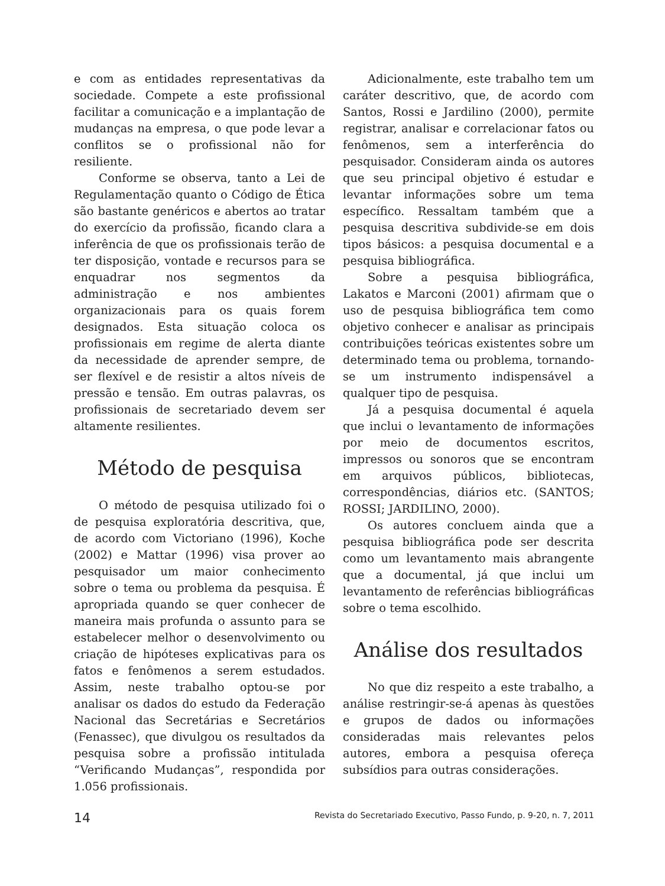e com as entidades representativas da sociedade. Compete a este profissional facilitar a comunicação e a implantação de mudanças na empresa, o que pode levar a conflitos se o profissional não for resiliente.
Conforme se observa, tanto a Lei de Regulamentação quanto o Código de Ética são bastante genéricos e abertos ao tratar do exercício da profissão, ficando clara a inferência de que os profissionais terão de ter disposição, vontade e recursos para se enquadrar nos segmentos da administração e nos ambientes organizacionais para os quais forem designados. Esta situação coloca os profissionais em regime de alerta diante da necessidade de aprender sempre, de ser flexível e de resistir a altos níveis de pressão e tensão. Em outras palavras, os profissionais de secretariado devem ser altamente resilientes.
Método de pesquisa
O método de pesquisa utilizado foi o de pesquisa exploratória descritiva, que, de acordo com Victoriano (1996), Koche (2002) e Mattar (1996) visa prover ao pesquisador um maior conhecimento sobre o tema ou problema da pesquisa. É apropriada quando se quer conhecer de maneira mais profunda o assunto para se estabelecer melhor o desenvolvimento ou criação de hipóteses explicativas para os fatos e fenômenos a serem estudados. Assim, neste trabalho optou-se por analisar os dados do estudo da Federação Nacional das Secretárias e Secretários (Fenassec), que divulgou os resultados da pesquisa sobre a profissão intitulada “Verificando Mudanças”, respondida por 1.056 profissionais.
Adicionalmente, este trabalho tem um caráter descritivo, que, de acordo com Santos, Rossi e Jardilino (2000), permite registrar, analisar e correlacionar fatos ou fenômenos, sem a interferência do pesquisador. Consideram ainda os autores que seu principal objetivo é estudar e levantar informações sobre um tema específico. Ressaltam também que a pesquisa descritiva subdivide-se em dois tipos básicos: a pesquisa documental e a pesquisa bibliográfica.
Sobre a pesquisa bibliográfica, Lakatos e Marconi (2001) afirmam que o uso de pesquisa bibliográfica tem como objetivo conhecer e analisar as principais contribuições teóricas existentes sobre um determinado tema ou problema, tornando-se um instrumento indispensável a qualquer tipo de pesquisa.
Já a pesquisa documental é aquela que inclui o levantamento de informações por meio de documentos escritos, impressos ou sonoros que se encontram em arquivos públicos, bibliotecas, correspondências, diários etc. (SANTOS; ROSSI; JARDILINO, 2000).
Os autores concluem ainda que a pesquisa bibliográfica pode ser descrita como um levantamento mais abrangente que a documental, já que inclui um levantamento de referências bibliográficas sobre o tema escolhido.
Análise dos resultados
No que diz respeito a este trabalho, a análise restringir-se-á apenas às questões e grupos de dados ou informações consideradas mais relevantes pelos autores, embora a pesquisa ofereça subsídios para outras considerações.
14 Revista do Secretariado Executivo, Passo Fundo, p. 9-20, n. 7, 2011